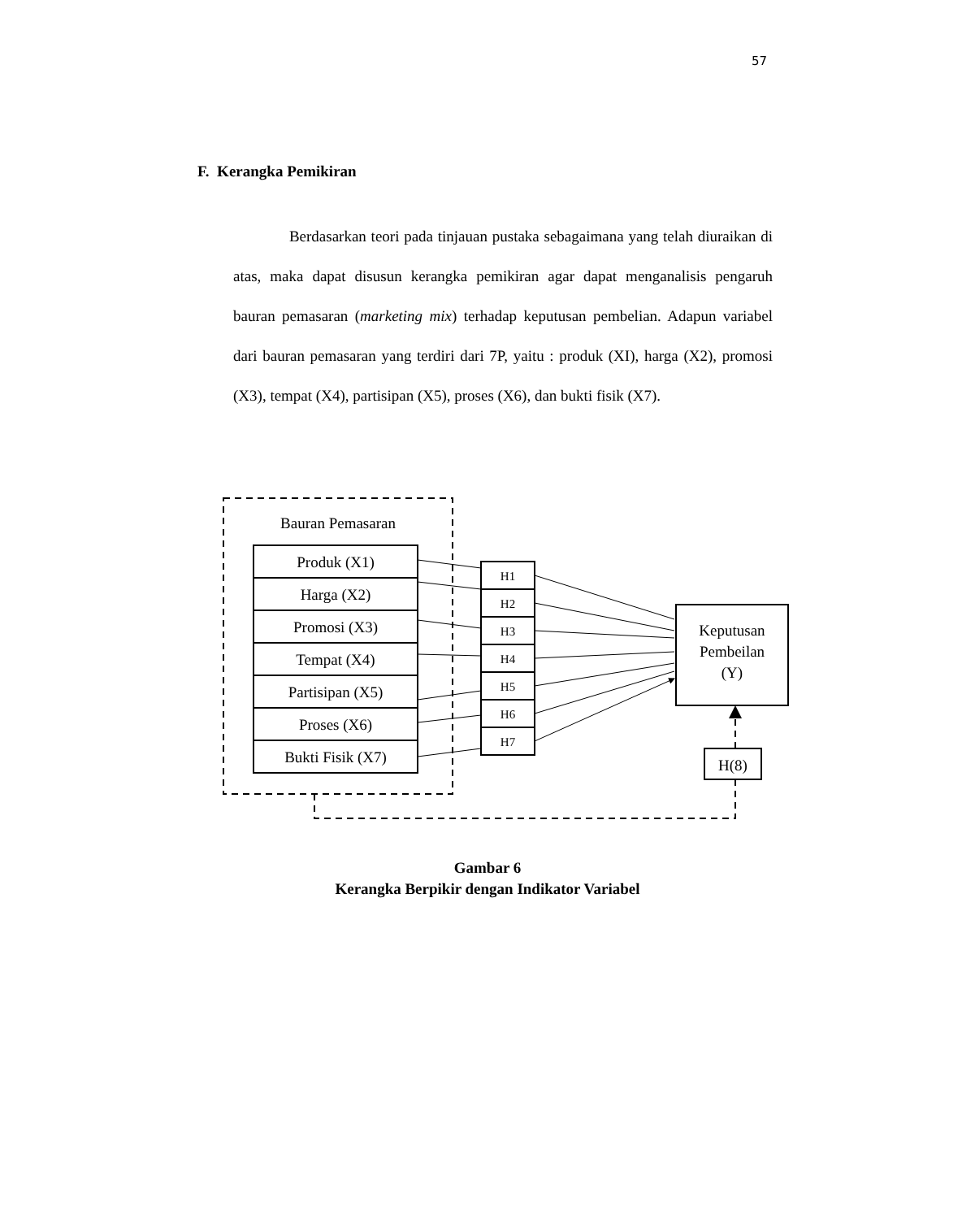57
F. Kerangka Pemikiran
Berdasarkan teori pada tinjauan pustaka sebagaimana yang telah diuraikan di atas, maka dapat disusun kerangka pemikiran agar dapat menganalisis pengaruh bauran pemasaran (marketing mix) terhadap keputusan pembelian. Adapun variabel dari bauran pemasaran yang terdiri dari 7P, yaitu : produk (XI), harga (X2), promosi (X3), tempat (X4), partisipan (X5), proses (X6), dan bukti fisik (X7).
Bauran Pemasaran
Produk (X1)
Harga (X2)
Promosi (X3)
Tempat (X4)
Partisipan (X5)
Proses (X6)
Bukti Fisik (X7)
H1
H2
H3
H4
H5
H6
H7
Keputusan
Pembeilan
(Y)
H(8)
Gambar 6
Kerangka Berpikir dengan Indikator Variabel